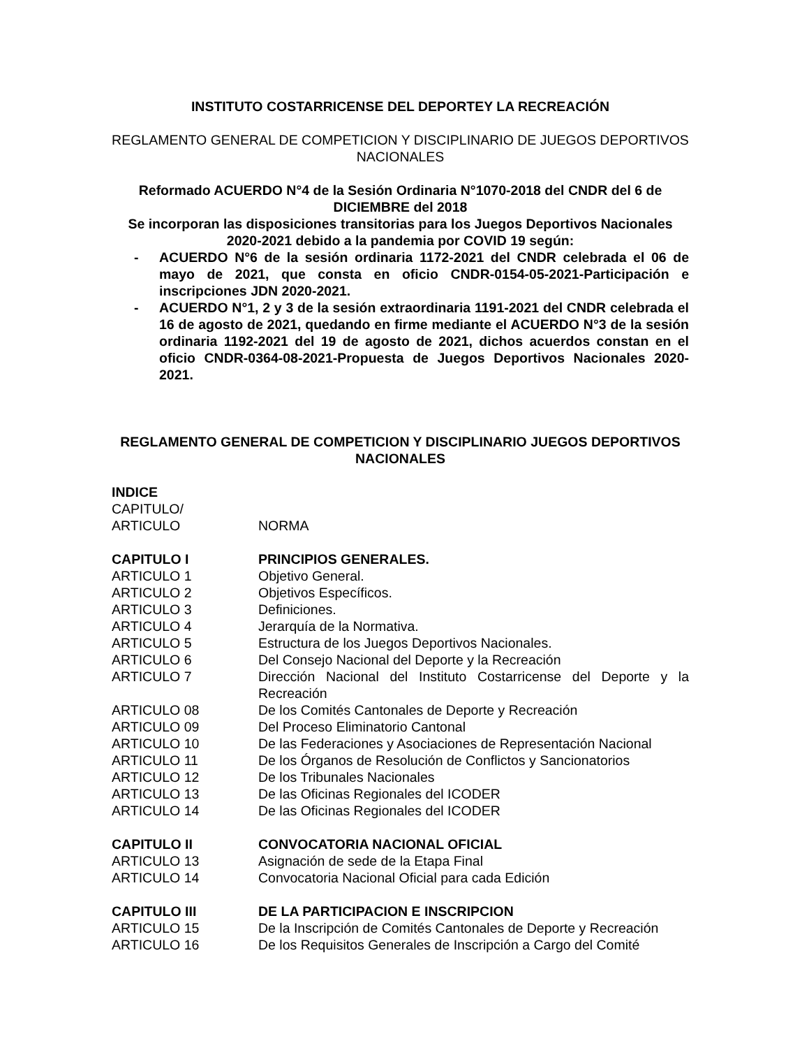INSTITUTO COSTARRICENSE DEL DEPORTEY LA RECREACIÓN
REGLAMENTO GENERAL DE COMPETICION Y DISCIPLINARIO DE JUEGOS DEPORTIVOS NACIONALES
Reformado ACUERDO N°4 de la Sesión Ordinaria N°1070-2018 del CNDR del 6 de DICIEMBRE del 2018
Se incorporan las disposiciones transitorias para los Juegos Deportivos Nacionales 2020-2021 debido a la pandemia por COVID 19 según:
- ACUERDO N°6 de la sesión ordinaria 1172-2021 del CNDR celebrada el 06 de mayo de 2021, que consta en oficio CNDR-0154-05-2021-Participación e inscripciones JDN 2020-2021.
- ACUERDO N°1, 2 y 3 de la sesión extraordinaria 1191-2021 del CNDR celebrada el 16 de agosto de 2021, quedando en firme mediante el ACUERDO N°3 de la sesión ordinaria 1192-2021 del 19 de agosto de 2021, dichos acuerdos constan en el oficio CNDR-0364-08-2021-Propuesta de Juegos Deportivos Nacionales 2020-2021.
REGLAMENTO GENERAL DE COMPETICION Y DISCIPLINARIO JUEGOS DEPORTIVOS NACIONALES
INDICE
CAPITULO/
ARTICULO NORMA
CAPITULO I PRINCIPIOS GENERALES.
ARTICULO 1 Objetivo General.
ARTICULO 2 Objetivos Específicos.
ARTICULO 3 Definiciones.
ARTICULO 4 Jerarquía de la Normativa.
ARTICULO 5 Estructura de los Juegos Deportivos Nacionales.
ARTICULO 6 Del Consejo Nacional del Deporte y la Recreación
ARTICULO 7 Dirección Nacional del Instituto Costarricense del Deporte y la Recreación
ARTICULO 08 De los Comités Cantonales de Deporte y Recreación
ARTICULO 09 Del Proceso Eliminatorio Cantonal
ARTICULO 10 De las Federaciones y Asociaciones de Representación Nacional
ARTICULO 11 De los Órganos de Resolución de Conflictos y Sancionatorios
ARTICULO 12 De los Tribunales Nacionales
ARTICULO 13 De las Oficinas Regionales del ICODER
ARTICULO 14 De las Oficinas Regionales del ICODER
CAPITULO II CONVOCATORIA NACIONAL OFICIAL
ARTICULO 13 Asignación de sede de la Etapa Final
ARTICULO 14 Convocatoria Nacional Oficial para cada Edición
CAPITULO III DE LA PARTICIPACION E INSCRIPCION
ARTICULO 15 De la Inscripción de Comités Cantonales de Deporte y Recreación
ARTICULO 16 De los Requisitos Generales de Inscripción a Cargo del Comité